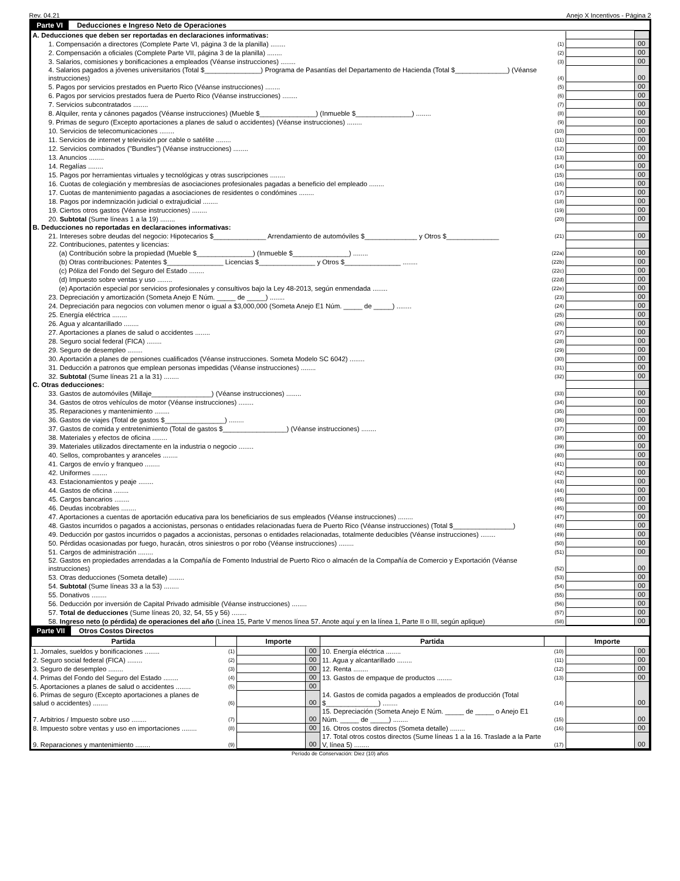Rev. 04.21 Anejo X Incentivos - Página 2
Parte VI Deducciones e Ingreso Neto de Operaciones
| A. Deducciones que deben ser reportadas en declaraciones informativas: | | | |
| 1. Compensación a directores (Complete Parte VI, página 3 de la planilla) ........ | (1) | | 00 |
| 2. Compensación a oficiales (Complete Parte VII, página 3 de la planilla) ........ | (2) | | 00 |
| 3. Salarios, comisiones y bonificaciones a empleados (Véanse instrucciones) ........ | (3) | | 00 |
| 4. Salarios pagados a jóvenes universitarios (Total $_______________) Programa de Pasantías del Departamento de Hacienda (Total $______________) (Véanse instrucciones) | (4) | | 00 |
| 5. Pagos por servicios prestados en Puerto Rico (Véanse instrucciones) ........ | (5) | | 00 |
| 6. Pagos por servicios prestados fuera de Puerto Rico (Véanse instrucciones) ........ | (6) | | 00 |
| 7. Servicios subcontratados ........ | (7) | | 00 |
| 8. Alquiler, renta y cánones pagados (Véanse instrucciones) (Mueble $_______________) (Inmueble $_______________) ........ | (8) | | 00 |
| 9. Primas de seguro (Excepto aportaciones a planes de salud o accidentes) (Véanse instrucciones) ........ | (9) | | 00 |
| 10. Servicios de telecomunicaciones ........ | (10) | | 00 |
| 11. Servicios de internet y televisión por cable o satélite ........ | (11) | | 00 |
| 12. Servicios combinados ("Bundles") (Véanse instrucciones) ........ | (12) | | 00 |
| 13. Anuncios ........ | (13) | | 00 |
| 14. Regalías ........ | (14) | | 00 |
| 15. Pagos por herramientas virtuales y tecnológicas y otras suscripciones ........ | (15) | | 00 |
| 16. Cuotas de colegiación y membresías de asociaciones profesionales pagadas a beneficio del empleado ........ | (16) | | 00 |
| 17. Cuotas de mantenimiento pagadas a asociaciones de residentes o condómines ........ | (17) | | 00 |
| 18. Pagos por indemnización judicial o extrajudicial ........ | (18) | | 00 |
| 19. Ciertos otros gastos (Véanse instrucciones) ........ | (19) | | 00 |
| 20. Subtotal (Sume líneas 1 a la 19) ........ | (20) | | 00 |
| B. Deducciones no reportadas en declaraciones informativas: | | | |
| 21. Intereses sobre deudas del negocio: Hipotecarios $______________ Arrendamiento de automóviles $______________ y Otros $______________ | (21) | | 00 |
| 22. Contribuciones, patentes y licencias: | | | |
| (a) Contribución sobre la propiedad (Mueble $_______________) (Inmueble $_______________) ........ | (22a) | | 00 |
| (b) Otras contribuciones: Patentes $_______________ Licencias $_______________ y Otros $_______________ ........ | (22b) | | 00 |
| (c) Póliza del Fondo del Seguro del Estado ........ | (22c) | | 00 |
| (d) Impuesto sobre ventas y uso ........ | (22d) | | 00 |
| (e) Aportación especial por servicios profesionales y consultivos bajo la Ley 48-2013, según enmendada ........ | (22e) | | 00 |
| 23. Depreciación y amortización (Someta Anejo E Núm. _____ de _____) ........ | (23) | | 00 |
| 24. Depreciación para negocios con volumen menor o igual a $3,000,000 (Someta Anejo E1 Núm. _____ de _____) ........ | (24) | | 00 |
| 25. Energía eléctrica ........ | (25) | | 00 |
| 26. Agua y alcantarillado ........ | (26) | | 00 |
| 27. Aportaciones a planes de salud o accidentes ........ | (27) | | 00 |
| 28. Seguro social federal (FICA) ........ | (28) | | 00 |
| 29. Seguro de desempleo ........ | (29) | | 00 |
| 30. Aportación a planes de pensiones cualificados (Véanse instrucciones. Someta Modelo SC 6042) ........ | (30) | | 00 |
| 31. Deducción a patronos que emplean personas impedidas (Véanse instrucciones) ........ | (31) | | 00 |
| 32. Subtotal (Sume líneas 21 a la 31) ........ | (32) | | 00 |
| C. Otras deducciones: | | | |
| 33. Gastos de automóviles (Millaje________________) (Véanse instrucciones) ........ | (33) | | 00 |
| 34. Gastos de otros vehículos de motor (Véanse instrucciones) ........ | (34) | | 00 |
| 35. Reparaciones y mantenimiento ........ | (35) | | 00 |
| 36. Gastos de viajes (Total de gastos $________________) ........ | (36) | | 00 |
| 37. Gastos de comida y entretenimiento (Total de gastos $_________________) (Véanse instrucciones) ........ | (37) | | 00 |
| 38. Materiales y efectos de oficina ........ | (38) | | 00 |
| 39. Materiales utilizados directamente en la industria o negocio ........ | (39) | | 00 |
| 40. Sellos, comprobantes y aranceles ........ | (40) | | 00 |
| 41. Cargos de envío y franqueo ........ | (41) | | 00 |
| 42. Uniformes ........ | (42) | | 00 |
| 43. Estacionamientos y peaje ........ | (43) | | 00 |
| 44. Gastos de oficina ........ | (44) | | 00 |
| 45. Cargos bancarios ........ | (45) | | 00 |
| 46. Deudas incobrables ........ | (46) | | 00 |
| 47. Aportaciones a cuentas de aportación educativa para los beneficiarios de sus empleados (Véanse instrucciones) ........ | (47) | | 00 |
| 48. Gastos incurridos o pagados a accionistas, personas o entidades relacionadas fuera de Puerto Rico (Véanse instrucciones) (Total $________________) | (48) | | 00 |
| 49. Deducción por gastos incurridos o pagados a accionistas, personas o entidades relacionadas, totalmente deducibles (Véanse instrucciones) ........ | (49) | | 00 |
| 50. Pérdidas ocasionadas por fuego, huracán, otros siniestros o por robo (Véanse instrucciones) ........ | (50) | | 00 |
| 51. Cargos de administración ........ | (51) | | 00 |
| 52. Gastos en propiedades arrendadas a la Compañía de Fomento Industrial de Puerto Rico o almacén de la Compañía de Comercio y Exportación (Véanse instrucciones) | (52) | | 00 |
| 53. Otras deducciones (Someta detalle) ........ | (53) | | 00 |
| 54. Subtotal (Sume líneas 33 a la 53) ........ | (54) | | 00 |
| 55. Donativos ........ | (55) | | 00 |
| 56. Deducción por inversión de Capital Privado admisible (Véanse instrucciones) ........ | (56) | | 00 |
| 57. Total de deducciones (Sume líneas 20, 32, 54, 55 y 56) ........ | (57) | | 00 |
| 58. Ingreso neto (o pérdida) de operaciones del año (Línea 15, Parte V menos línea 57. Anote aquí y en la línea 1, Parte II o III, según aplique) | (58) | | 00 |
Parte VII Otros Costos Directos
| Partida | | Importe | | Partida | | Importe | |
| --- | --- | --- | --- | --- | --- | --- | --- |
| 1. Jornales, sueldos y bonificaciones ........ | (1) | | 00 | 10. Energía eléctrica ........ | (10) | | 00 |
| 2. Seguro social federal (FICA) ........ | (2) | | 00 | 11. Agua y alcantarillado ........ | (11) | | 00 |
| 3. Seguro de desempleo ........ | (3) | | 00 | 12. Renta ........ | (12) | | 00 |
| 4. Primas del Fondo del Seguro del Estado ........ | (4) | | 00 | 13. Gastos de empaque de productos ........ | (13) | | 00 |
| 5. Aportaciones a planes de salud o accidentes ........ | (5) | | 00 | 14. Gastos de comida pagados a empleados de producción (Total $______________) ........ | (14) | | 00 |
| 6. Primas de seguro (Excepto aportaciones a planes de salud o accidentes) ........ | (6) | | 00 | | | | |
| 7. Arbitrios / Impuesto sobre uso ........ | (7) | | 00 | 15. Depreciación (Someta Anejo E Núm. _____ de _____ o Anejo E1 Núm. _____ de _____) ........ | (15) | | 00 |
| 8. Impuesto sobre ventas y uso en importaciones ........ | (8) | | 00 | 16. Otros costos directos (Someta detalle) ........ | (16) | | 00 |
| 9. Reparaciones y mantenimiento ........ | (9) | | 00 | 17. Total otros costos directos (Sume líneas 1 a la 16. Traslade a la Parte V, línea 5) ........ | (17) | | 00 |
Período de Conservación: Diez (10) años